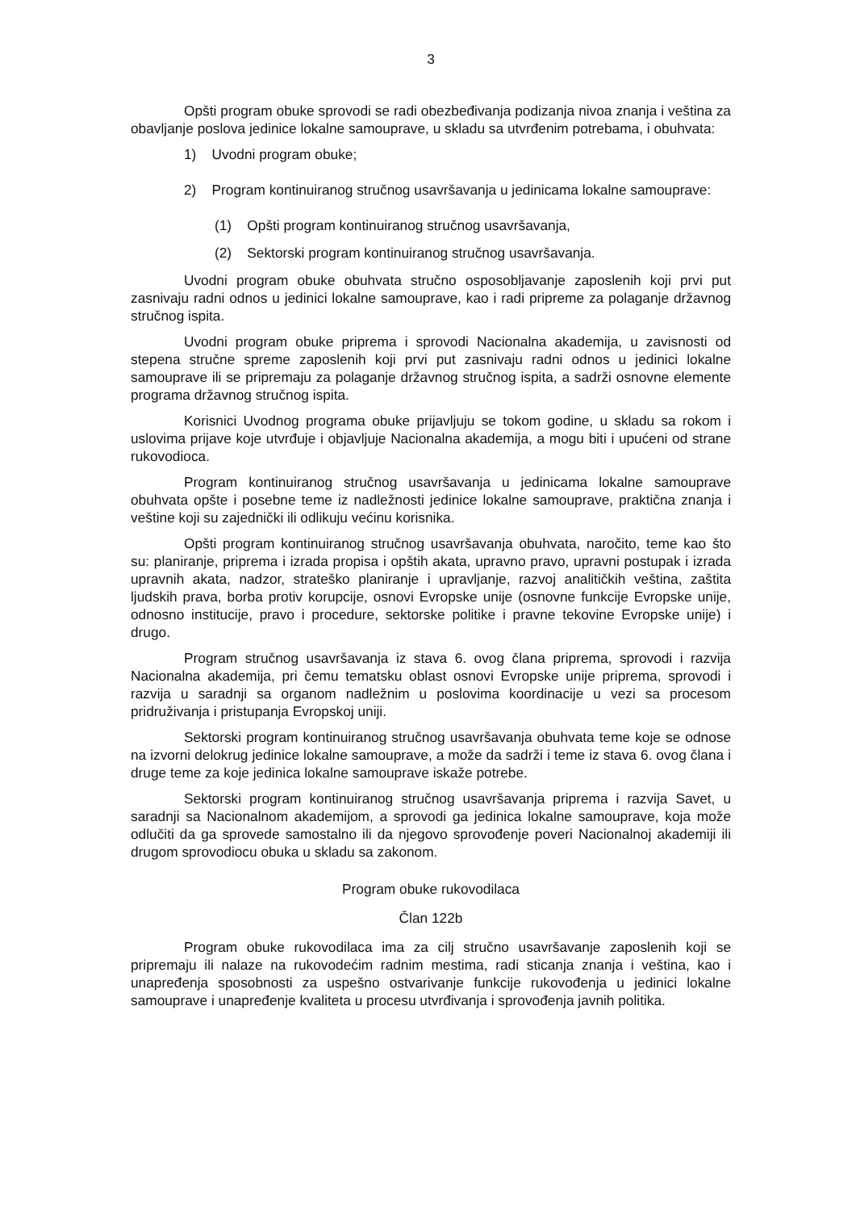3
Opšti program obuke sprovodi se radi obezbeđivanja podizanja nivoa znanja i veština za obavljanje poslova jedinice lokalne samouprave, u skladu sa utvrđenim potrebama, i obuhvata:
1) Uvodni program obuke;
2) Program kontinuiranog stručnog usavršavanja u jedinicama lokalne samouprave:
(1) Opšti program kontinuiranog stručnog usavršavanja,
(2) Sektorski program kontinuiranog stručnog usavršavanja.
Uvodni program obuke obuhvata stručno osposobljavanje zaposlenih koji prvi put zasnivaju radni odnos u jedinici lokalne samouprave, kao i radi pripreme za polaganje državnog stručnog ispita.
Uvodni program obuke priprema i sprovodi Nacionalna akademija, u zavisnosti od stepena stručne spreme zaposlenih koji prvi put zasnivaju radni odnos u jedinici lokalne samouprave ili se pripremaju za polaganje državnog stručnog ispita, a sadrži osnovne elemente programa državnog stručnog ispita.
Korisnici Uvodnog programa obuke prijavljuju se tokom godine, u skladu sa rokom i uslovima prijave koje utvrđuje i objavljuje Nacionalna akademija, a mogu biti i upućeni od strane rukovodioca.
Program kontinuiranog stručnog usavršavanja u jedinicama lokalne samouprave obuhvata opšte i posebne teme iz nadležnosti jedinice lokalne samouprave, praktična znanja i veštine koji su zajednički ili odlikuju većinu korisnika.
Opšti program kontinuiranog stručnog usavršavanja obuhvata, naročito, teme kao što su: planiranje, priprema i izrada propisa i opštih akata, upravno pravo, upravni postupak i izrada upravnih akata, nadzor, strateško planiranje i upravljanje, razvoj analitičkih veština, zaštita ljudskih prava, borba protiv korupcije, osnovi Evropske unije (osnovne funkcije Evropske unije, odnosno institucije, pravo i procedure, sektorske politike i pravne tekovine Evropske unije) i drugo.
Program stručnog usavršavanja iz stava 6. ovog člana priprema, sprovodi i razvija Nacionalna akademija, pri čemu tematsku oblast osnovi Evropske unije priprema, sprovodi i razvija u saradnji sa organom nadležnim u poslovima koordinacije u vezi sa procesom pridruživanja i pristupanja Evropskoj uniji.
Sektorski program kontinuiranog stručnog usavršavanja obuhvata teme koje se odnose na izvorni delokrug jedinice lokalne samouprave, a može da sadrži i teme iz stava 6. ovog člana i druge teme za koje jedinica lokalne samouprave iskaže potrebe.
Sektorski program kontinuiranog stručnog usavršavanja priprema i razvija Savet, u saradnji sa Nacionalnom akademijom, a sprovodi ga jedinica lokalne samouprave, koja može odlučiti da ga sprovede samostalno ili da njegovo sprovođenje poveri Nacionalnoj akademiji ili drugom sprovodiocu obuka u skladu sa zakonom.
Program obuke rukovodilaca
Član 122b
Program obuke rukovodilaca ima za cilj stručno usavršavanje zaposlenih koji se pripremaju ili nalaze na rukovodećim radnim mestima, radi sticanja znanja i veština, kao i unapređenja sposobnosti za uspešno ostvarivanje funkcije rukovođenja u jedinici lokalne samouprave i unapređenje kvaliteta u procesu utvrđivanja i sprovođenja javnih politika.